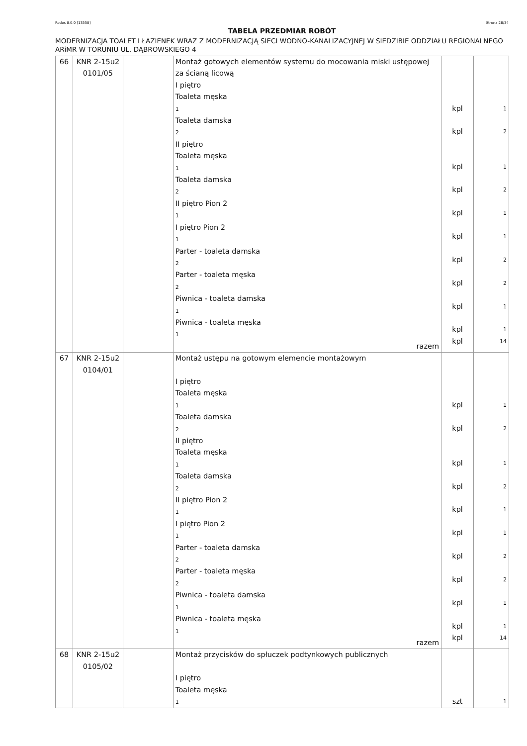Rodos 8.0.0 [13558] Strona 28/34
TABELA PRZEDMIAR ROBÓT
MODERNIZACJA TOALET I ŁAZIENEK WRAZ Z MODERNIZACJĄ SIECI WODNO-KANALIZACYJNEJ W SIEDZIBIE ODDZIAŁU REGIONALNEGO ARiMR W TORUNIU UL. DĄBROWSKIEGO 4
| 66 | KNR 2-15u2 0101/05 | | Montaż gotowych elementów systemu do mocowania miski ustępowej za ścianą licową I piętro Toaleta męska 1 Toaleta damska 2 II piętro Toaleta męska 1 Toaleta damska 2 II piętro Pion 2 1 I piętro Pion 2 1 Parter - toaleta damska 2 Parter - toaleta męska 2 Piwnica - toaleta damska 1 Piwnica - toaleta męska 1 razem | kpl kpl kpl kpl kpl kpl kpl kpl kpl kpl kpl | 1 2 1 2 1 1 2 2 1 1 14 |
| 67 | KNR 2-15u2 0104/01 | | Montaż ustępu na gotowym elemencie montażowym I piętro Toaleta męska 1 Toaleta damska 2 II piętro Toaleta męska 1 Toaleta damska 2 II piętro Pion 2 1 I piętro Pion 2 1 Parter - toaleta damska 2 Parter - toaleta męska 2 Piwnica - toaleta damska 1 Piwnica - toaleta męska 1 razem | kpl kpl kpl kpl kpl kpl kpl kpl kpl kpl kpl | 1 2 1 2 1 1 2 2 1 1 14 |
| 68 | KNR 2-15u2 0105/02 | | Montaż przycisków do spłuczek podtynkowych publicznych I piętro Toaleta męska 1 | szt | 1 |